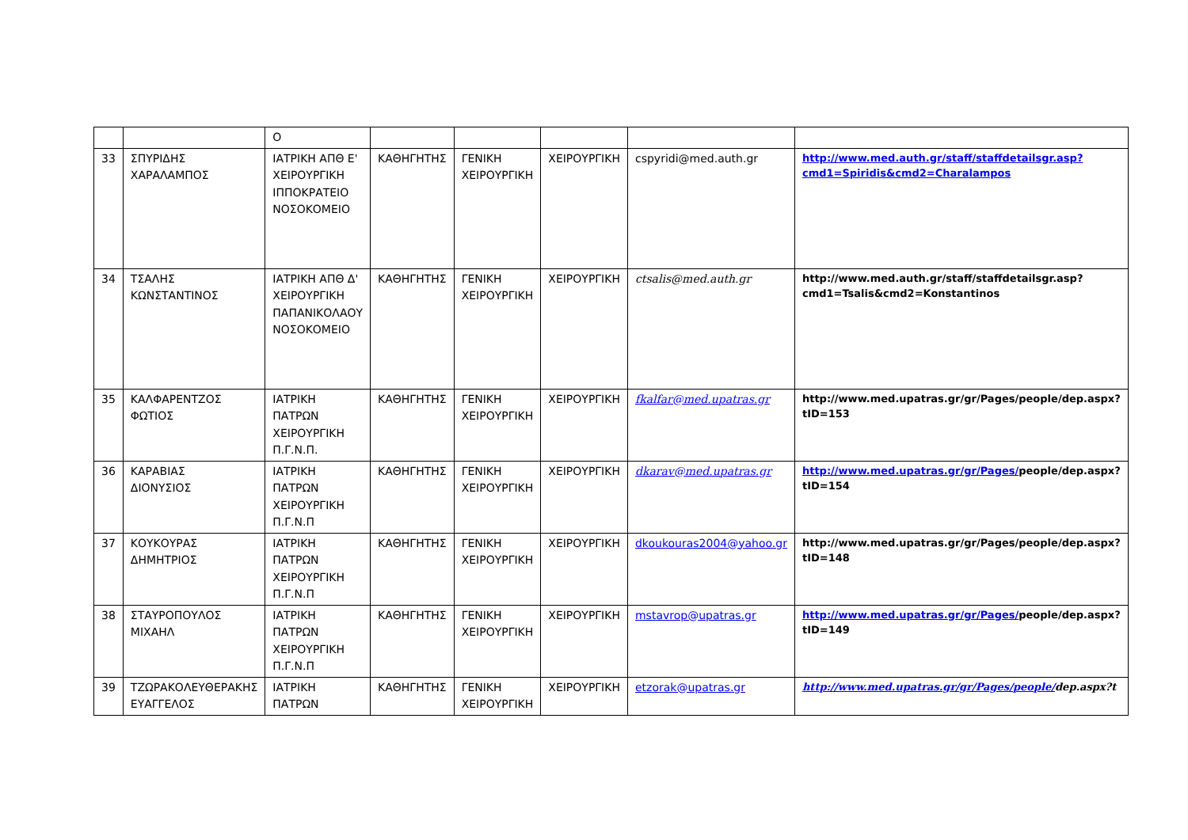| | | Ο | | | | | |
| 33 | ΣΠΥΡΙΔΗΣ ΧΑΡΑΛΑΜΠΟΣ | ΙΑΤΡΙΚΗ ΑΠΘ Ε' ΧΕΙΡΟΥΡΓΙΚΗ ΙΠΠΟΚΡΑΤΕΙΟ ΝΟΣΟΚΟΜΕΙΟ | ΚΑΘΗΓΗΤΗΣ | ΓΕΝΙΚΗ ΧΕΙΡΟΥΡΓΙΚΗ | ΧΕΙΡΟΥΡΓΙΚΗ | cspyridi@med.auth.gr | http://www.med.auth.gr/staff/staffdetailsgr.asp?cmd1=Spiridis&cmd2=Charalampos |
| 34 | ΤΣΑΛΗΣ ΚΩΝΣΤΑΝΤΙΝΟΣ | ΙΑΤΡΙΚΗ ΑΠΘ Δ' ΧΕΙΡΟΥΡΓΙΚΗ ΠΑΠΑΝΙΚΟΛΑΟΥ ΝΟΣΟΚΟΜΕΙΟ | ΚΑΘΗΓΗΤΗΣ | ΓΕΝΙΚΗ ΧΕΙΡΟΥΡΓΙΚΗ | ΧΕΙΡΟΥΡΓΙΚΗ | ctsalis@med.auth.gr | http://www.med.auth.gr/staff/staffdetailsgr.asp?cmd1=Tsalis&cmd2=Konstantinos |
| 35 | ΚΑΛΦΑΡΕΝΤΖΟΣ ΦΩΤΙΟΣ | ΙΑΤΡΙΚΗ ΠΑΤΡΩΝ ΧΕΙΡΟΥΡΓΙΚΗ Π.Γ.Ν.Π. | ΚΑΘΗΓΗΤΗΣ | ΓΕΝΙΚΗ ΧΕΙΡΟΥΡΓΙΚΗ | ΧΕΙΡΟΥΡΓΙΚΗ | fkalfar@med.upatras.gr | http://www.med.upatras.gr/gr/Pages/people/dep.aspx?tID=153 |
| 36 | ΚΑΡΑΒΙΑΣ ΔΙΟΝΥΣΙΟΣ | ΙΑΤΡΙΚΗ ΠΑΤΡΩΝ ΧΕΙΡΟΥΡΓΙΚΗ Π.Γ.Ν.Π | ΚΑΘΗΓΗΤΗΣ | ΓΕΝΙΚΗ ΧΕΙΡΟΥΡΓΙΚΗ | ΧΕΙΡΟΥΡΓΙΚΗ | dkarav@med.upatras.gr | http://www.med.upatras.gr/gr/Pages/ people/dep.aspx?tID=154 |
| 37 | ΚΟΥΚΟΥΡΑΣ ΔΗΜΗΤΡΙΟΣ | ΙΑΤΡΙΚΗ ΠΑΤΡΩΝ ΧΕΙΡΟΥΡΓΙΚΗ Π.Γ.Ν.Π | ΚΑΘΗΓΗΤΗΣ | ΓΕΝΙΚΗ ΧΕΙΡΟΥΡΓΙΚΗ | ΧΕΙΡΟΥΡΓΙΚΗ | dkoukouras2004@yahoo.gr | http://www.med.upatras.gr/gr/Pages/people/dep.aspx?tID=148 |
| 38 | ΣΤΑΥΡΟΠΟΥΛΟΣ ΜΙΧΑΗΛ | ΙΑΤΡΙΚΗ ΠΑΤΡΩΝ ΧΕΙΡΟΥΡΓΙΚΗ Π.Γ.Ν.Π | ΚΑΘΗΓΗΤΗΣ | ΓΕΝΙΚΗ ΧΕΙΡΟΥΡΓΙΚΗ | ΧΕΙΡΟΥΡΓΙΚΗ | mstavrop@upatras.gr | http://www.med.upatras.gr/gr/Pages/ people/dep.aspx?tID=149 |
| 39 | ΤΖΩΡΑΚΟΛΕΥΘΕΡΑΚΗΣ ΕΥΑΓΓΕΛΟΣ | ΙΑΤΡΙΚΗ ΠΑΤΡΩΝ | ΚΑΘΗΓΗΤΗΣ | ΓΕΝΙΚΗ ΧΕΙΡΟΥΡΓΙΚΗ | ΧΕΙΡΟΥΡΓΙΚΗ | etzorak@upatras.gr | http://www.med.upatras.gr/gr/Pages/people/ dep.aspx?t |